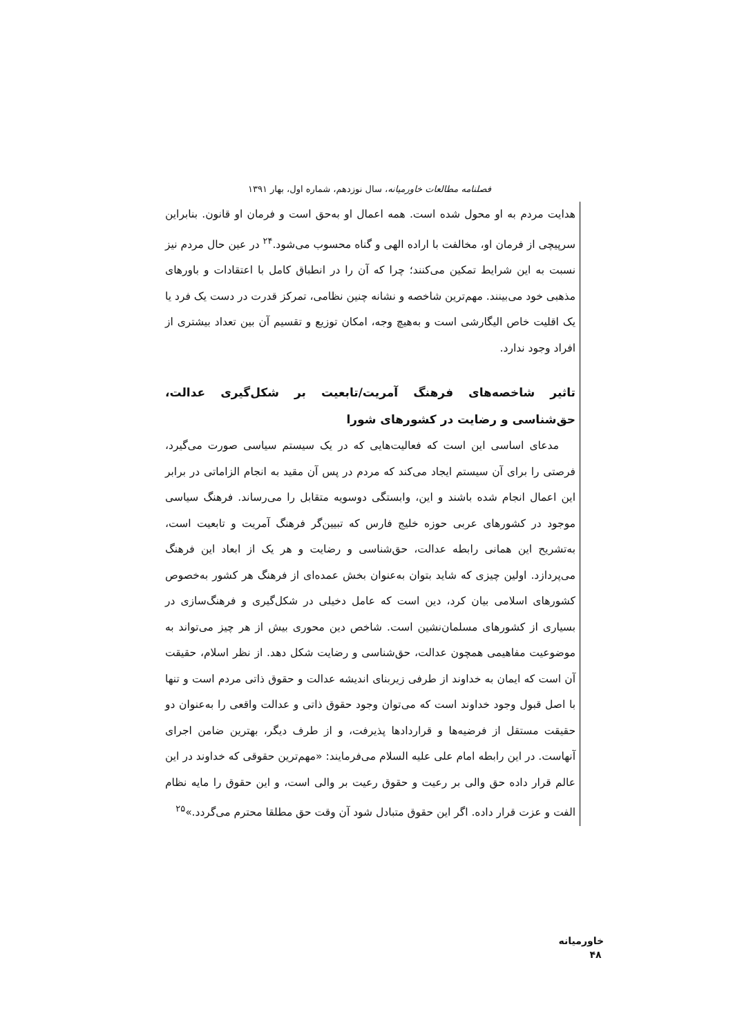فصلنامه مطالعات خاورمیانه، سال نوزدهم، شماره اول، بهار ۱۳۹۱
هدایت مردم به او محول شده است. همه اعمال او به‌حق است و فرمان او قانون. بنابراین سرپیچی از فرمان او، مخالفت با اراده الهی و گناه محسوب می‌شود.<sup>۲۴</sup> در عین حال مردم نیز نسبت به این شرایط تمکین می‌کنند؛ چرا که آن را در انطباق کامل با اعتقادات و باورهای مذهبی خود می‌بینند. مهم‌ترین شاخصه و نشانه چنین نظامی، تمرکز قدرت در دست یک فرد یا یک اقلیت خاص الیگارشی است و به‌هیچ وجه، امکان توزیع و تقسیم آن بین تعداد بیشتری از افراد وجود ندارد.
تاثیر شاخصه‌های فرهنگ آمریت/تابعیت بر شکل‌گیری عدالت، حق‌شناسی و رضایت در کشورهای شورا
مدعای اساسی این است که فعالیت‌هایی که در یک سیستم سیاسی صورت می‌گیرد، فرصتی را برای آن سیستم ایجاد می‌کند که مردم در پس آن مقید به انجام الزاماتی در برابر این اعمال انجام شده باشند و این، وابستگی دوسویه متقابل را می‌رساند. فرهنگ سیاسی موجود در کشورهای عربی حوزه خلیج فارس که تبیین‌گر فرهنگ آمریت و تابعیت است، به‌تشریح این همانی رابطه عدالت، حق‌شناسی و رضایت و هر یک از ابعاد این فرهنگ می‌پردازد. اولین چیزی که شاید بتوان به‌عنوان بخش عمده‌ای از فرهنگ هر کشور به‌خصوص کشورهای اسلامی بیان کرد، دین است که عامل دخیلی در شکل‌گیری و فرهنگ‌سازی در بسیاری از کشورهای مسلمان‌نشین است. شاخص دین محوری بیش از هر چیز می‌تواند به موضوعیت مفاهیمی همچون عدالت، حق‌شناسی و رضایت شکل دهد. از نظر اسلام، حقیقت آن است که ایمان به خداوند از طرفی زیربنای اندیشه عدالت و حقوق ذاتی مردم است و تنها با اصل قبول وجود خداوند است که می‌توان وجود حقوق ذاتی و عدالت واقعی را به‌عنوان دو حقیقت مستقل از فرضیه‌ها و قراردادها پذیرفت، و از طرف دیگر، بهترین ضامن اجرای آنهاست. در این رابطه امام علی علیه السلام می‌فرمایند: «مهم‌ترین حقوقی که خداوند در این عالم قرار داده حق والی بر رعیت و حقوق رعیت بر والی است، و این حقوق را مایه نظام الفت و عزت قرار داده. اگر این حقوق متبادل شود آن وقت حق مطلقا محترم می‌گردد.»<sup>۲۵</sup>
خاورمیانه ۴۸